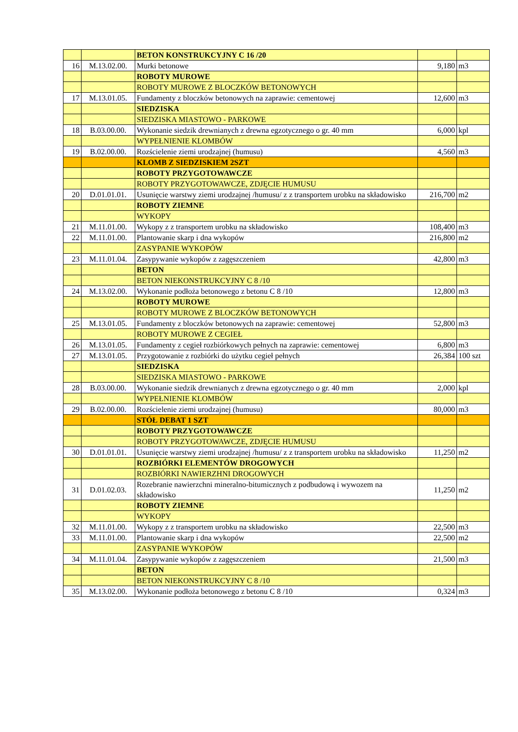| | | BETON KONSTRUKCYJNY C 16 /20 | | |
| 16 | M.13.02.00. | Murki betonowe | 9,180 | m3 |
| | | ROBOTY MUROWE | | |
| | | ROBOTY MUROWE Z BLOCZKÓW BETONOWYCH | | |
| 17 | M.13.01.05. | Fundamenty z bloczków betonowych na zaprawie: cementowej | 12,600 | m3 |
| | | SIEDZISKA | | |
| | | SIEDZISKA MIASTOWO - PARKOWE | | |
| 18 | B.03.00.00. | Wykonanie siedzik drewnianych z drewna egzotycznego o gr. 40 mm | 6,000 | kpl |
| | | WYPEŁNIENIE KLOMBÓW | | |
| 19 | B.02.00.00. | Rozścielenie ziemi urodzajnej (humusu) | 4,560 | m3 |
| | | KLOMB Z SIEDZISKIEM 2SZT | | |
| | | ROBOTY PRZYGOTOWAWCZE | | |
| | | ROBOTY PRZYGOTOWAWCZE, ZDJĘCIE HUMUSU | | |
| 20 | D.01.01.01. | Usunięcie warstwy ziemi urodzajnej /humusu/ z z transportem urobku na składowisko | 216,700 | m2 |
| | | ROBOTY ZIEMNE | | |
| | | WYKOPY | | |
| 21 | M.11.01.00. | Wykopy z z transportem urobku na składowisko | 108,400 | m3 |
| 22 | M.11.01.00. | Plantowanie skarp i dna wykopów | 216,800 | m2 |
| | | ZASYPANIE WYKOPÓW | | |
| 23 | M.11.01.04. | Zasypywanie wykopów z zagęszczeniem | 42,800 | m3 |
| | | BETON | | |
| | | BETON NIEKONSTRUKCYJNY C 8 /10 | | |
| 24 | M.13.02.00. | Wykonanie podłoża betonowego z betonu C 8 /10 | 12,800 | m3 |
| | | ROBOTY MUROWE | | |
| | | ROBOTY MUROWE Z BLOCZKÓW BETONOWYCH | | |
| 25 | M.13.01.05. | Fundamenty z bloczków betonowych na zaprawie: cementowej | 52,800 | m3 |
| | | ROBOTY MUROWE Z CEGIEŁ | | |
| 26 | M.13.01.05. | Fundamenty z cegieł rozbiórkowych pełnych na zaprawie: cementowej | 6,800 | m3 |
| 27 | M.13.01.05. | Przygotowanie z rozbiórki do użytku cegieł pełnych | 26,384 | 100 szt |
| | | SIEDZISKA | | |
| | | SIEDZISKA MIASTOWO - PARKOWE | | |
| 28 | B.03.00.00. | Wykonanie siedzik drewnianych z drewna egzotycznego o gr. 40 mm | 2,000 | kpl |
| | | WYPEŁNIENIE KLOMBÓW | | |
| 29 | B.02.00.00. | Rozścielenie ziemi urodzajnej (humusu) | 80,000 | m3 |
| | | STÓŁ DEBAT 1 SZT | | |
| | | ROBOTY PRZYGOTOWAWCZE | | |
| | | ROBOTY PRZYGOTOWAWCZE, ZDJĘCIE HUMUSU | | |
| 30 | D.01.01.01. | Usunięcie warstwy ziemi urodzajnej /humusu/ z z transportem urobku na składowisko | 11,250 | m2 |
| | | ROZBIÓRKI ELEMENTÓW DROGOWYCH | | |
| | | ROZBIÓRKI NAWIERZHNI DROGOWYCH | | |
| 31 | D.01.02.03. | Rozebranie nawierzchni mineralno-bitumicznych z podbudową i wywozem na składowisko | 11,250 | m2 |
| | | ROBOTY ZIEMNE | | |
| | | WYKOPY | | |
| 32 | M.11.01.00. | Wykopy z z transportem urobku na składowisko | 22,500 | m3 |
| 33 | M.11.01.00. | Plantowanie skarp i dna wykopów | 22,500 | m2 |
| | | ZASYPANIE WYKOPÓW | | |
| 34 | M.11.01.04. | Zasypywanie wykopów z zagęszczeniem | 21,500 | m3 |
| | | BETON | | |
| | | BETON NIEKONSTRUKCYJNY C 8 /10 | | |
| 35 | M.13.02.00. | Wykonanie podłoża betonowego z betonu C 8 /10 | 0,324 | m3 |